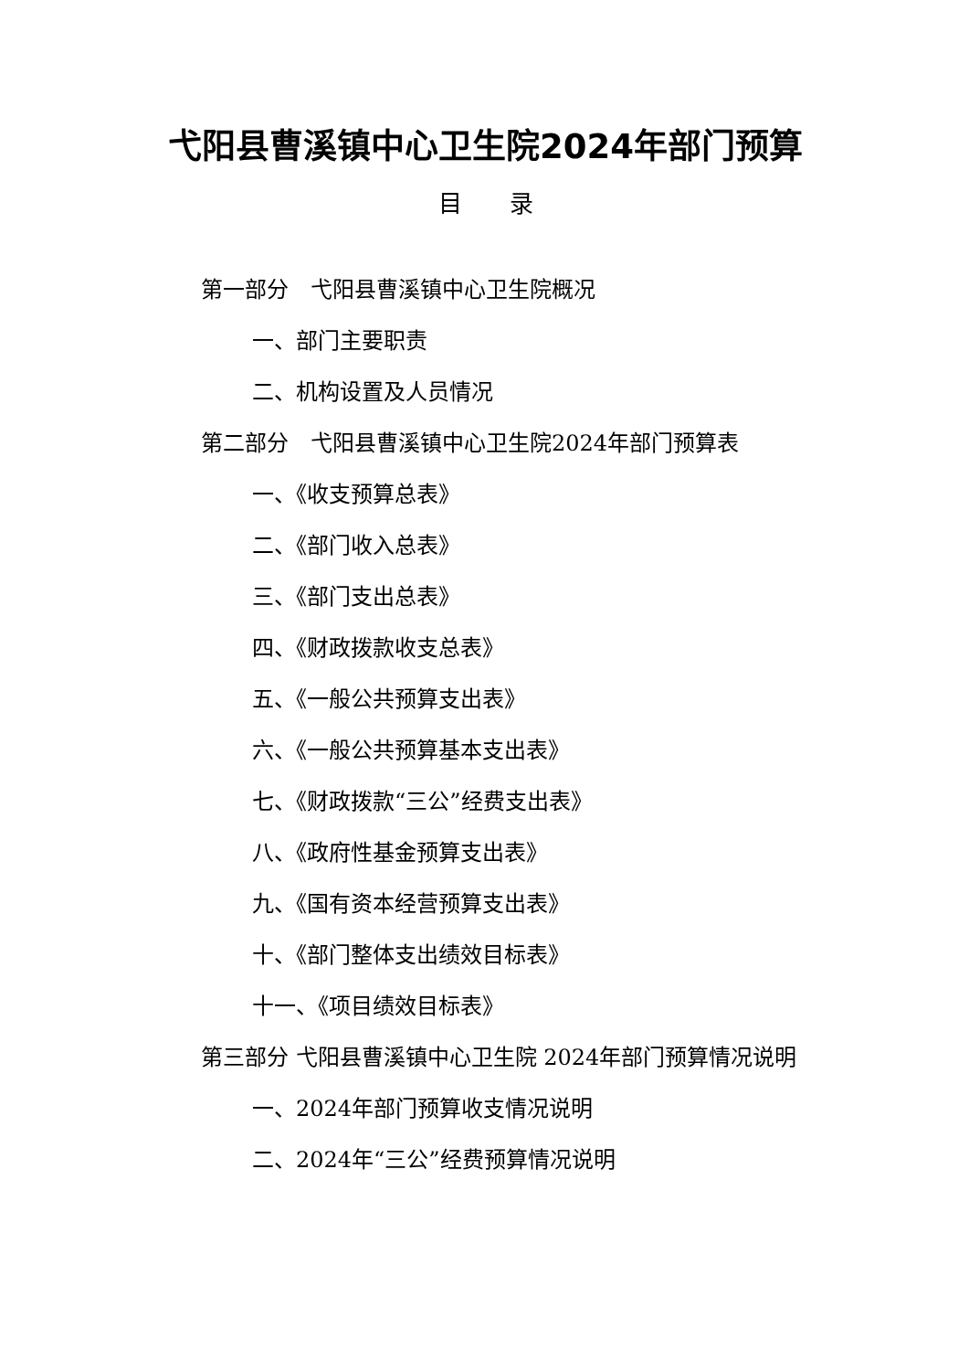弋阳县曹溪镇中心卫生院2024年部门预算
目　　录
第一部分　弋阳县曹溪镇中心卫生院概况
一、部门主要职责
二、机构设置及人员情况
第二部分　弋阳县曹溪镇中心卫生院2024年部门预算表
一、《收支预算总表》
二、《部门收入总表》
三、《部门支出总表》
四、《财政拨款收支总表》
五、《一般公共预算支出表》
六、《一般公共预算基本支出表》
七、《财政拨款“三公”经费支出表》
八、《政府性基金预算支出表》
九、《国有资本经营预算支出表》
十、《部门整体支出绩效目标表》
十一、《项目绩效目标表》
第三部分 弋阳县曹溪镇中心卫生院 2024年部门预算情况说明
一、2024年部门预算收支情况说明
二、2024年“三公”经费预算情况说明